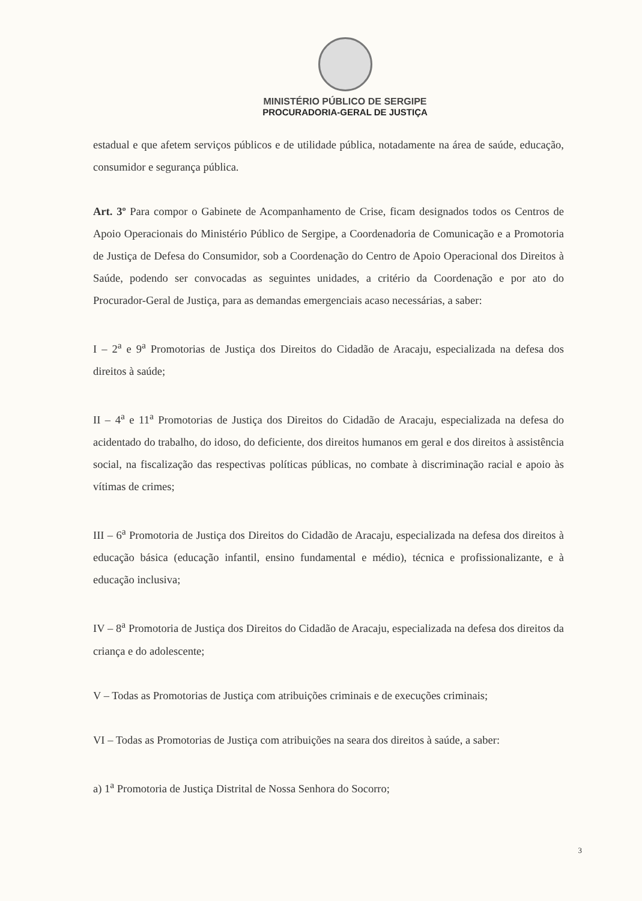MINISTÉRIO PÚBLICO DE SERGIPE
PROCURADORIA-GERAL DE JUSTIÇA
estadual e que afetem serviços públicos e de utilidade pública, notadamente na área de saúde, educação, consumidor e segurança pública.
Art. 3º Para compor o Gabinete de Acompanhamento de Crise, ficam designados todos os Centros de Apoio Operacionais do Ministério Público de Sergipe, a Coordenadoria de Comunicação e a Promotoria de Justiça de Defesa do Consumidor, sob a Coordenação do Centro de Apoio Operacional dos Direitos à Saúde, podendo ser convocadas as seguintes unidades, a critério da Coordenação e por ato do Procurador-Geral de Justiça, para as demandas emergenciais acaso necessárias, a saber:
I – 2<sup>a</sup> e 9<sup>a</sup> Promotorias de Justiça dos Direitos do Cidadão de Aracaju, especializada na defesa dos direitos à saúde;
II – 4<sup>a</sup> e 11<sup>a</sup> Promotorias de Justiça dos Direitos do Cidadão de Aracaju, especializada na defesa do acidentado do trabalho, do idoso, do deficiente, dos direitos humanos em geral e dos direitos à assistência social, na fiscalização das respectivas políticas públicas, no combate à discriminação racial e apoio às vítimas de crimes;
III – 6<sup>a</sup> Promotoria de Justiça dos Direitos do Cidadão de Aracaju, especializada na defesa dos direitos à educação básica (educação infantil, ensino fundamental e médio), técnica e profissionalizante, e à educação inclusiva;
IV – 8<sup>a</sup> Promotoria de Justiça dos Direitos do Cidadão de Aracaju, especializada na defesa dos direitos da criança e do adolescente;
V – Todas as Promotorias de Justiça com atribuições criminais e de execuções criminais;
VI – Todas as Promotorias de Justiça com atribuições na seara dos direitos à saúde, a saber:
a) 1<sup>a</sup> Promotoria de Justiça Distrital de Nossa Senhora do Socorro;
3